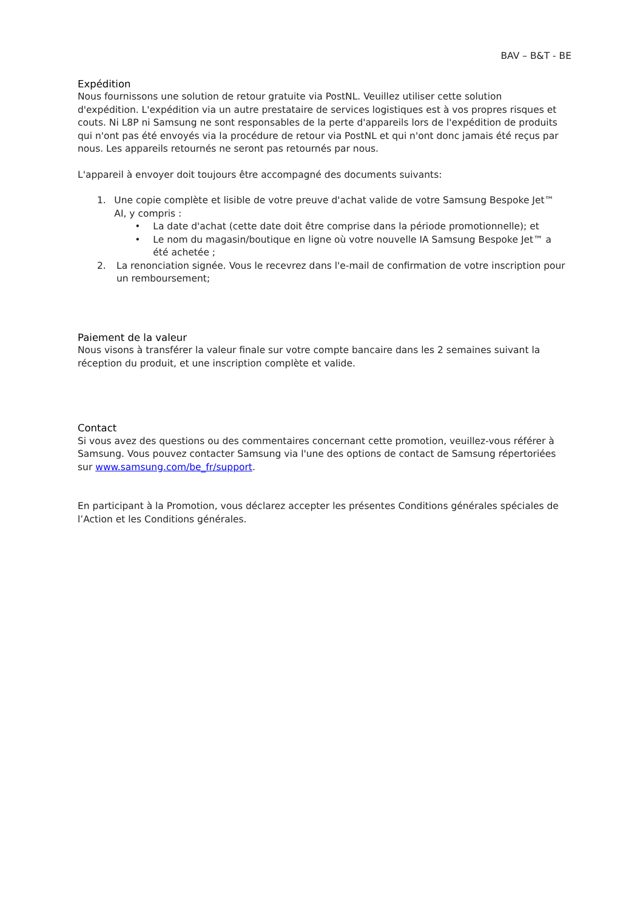BAV – B&T - BE
Expédition
Nous fournissons une solution de retour gratuite via PostNL. Veuillez utiliser cette solution d'expédition. L'expédition via un autre prestataire de services logistiques est à vos propres risques et couts. Ni L8P ni Samsung ne sont responsables de la perte d'appareils lors de l'expédition de produits qui n'ont pas été envoyés via la procédure de retour via PostNL et qui n'ont donc jamais été reçus par nous. Les appareils retournés ne seront pas retournés par nous.
L'appareil à envoyer doit toujours être accompagné des documents suivants:
1. Une copie complète et lisible de votre preuve d'achat valide de votre Samsung Bespoke Jet™ AI, y compris :
• La date d'achat (cette date doit être comprise dans la période promotionnelle); et
• Le nom du magasin/boutique en ligne où votre nouvelle IA Samsung Bespoke Jet™ a été achetée ;
2. La renonciation signée. Vous le recevrez dans l'e-mail de confirmation de votre inscription pour un remboursement;
Paiement de la valeur
Nous visons à transférer la valeur finale sur votre compte bancaire dans les 2 semaines suivant la réception du produit, et une inscription complète et valide.
Contact
Si vous avez des questions ou des commentaires concernant cette promotion, veuillez-vous référer à Samsung. Vous pouvez contacter Samsung via l'une des options de contact de Samsung répertoriées sur www.samsung.com/be_fr/support.
En participant à la Promotion, vous déclarez accepter les présentes Conditions générales spéciales de l’Action et les Conditions générales.